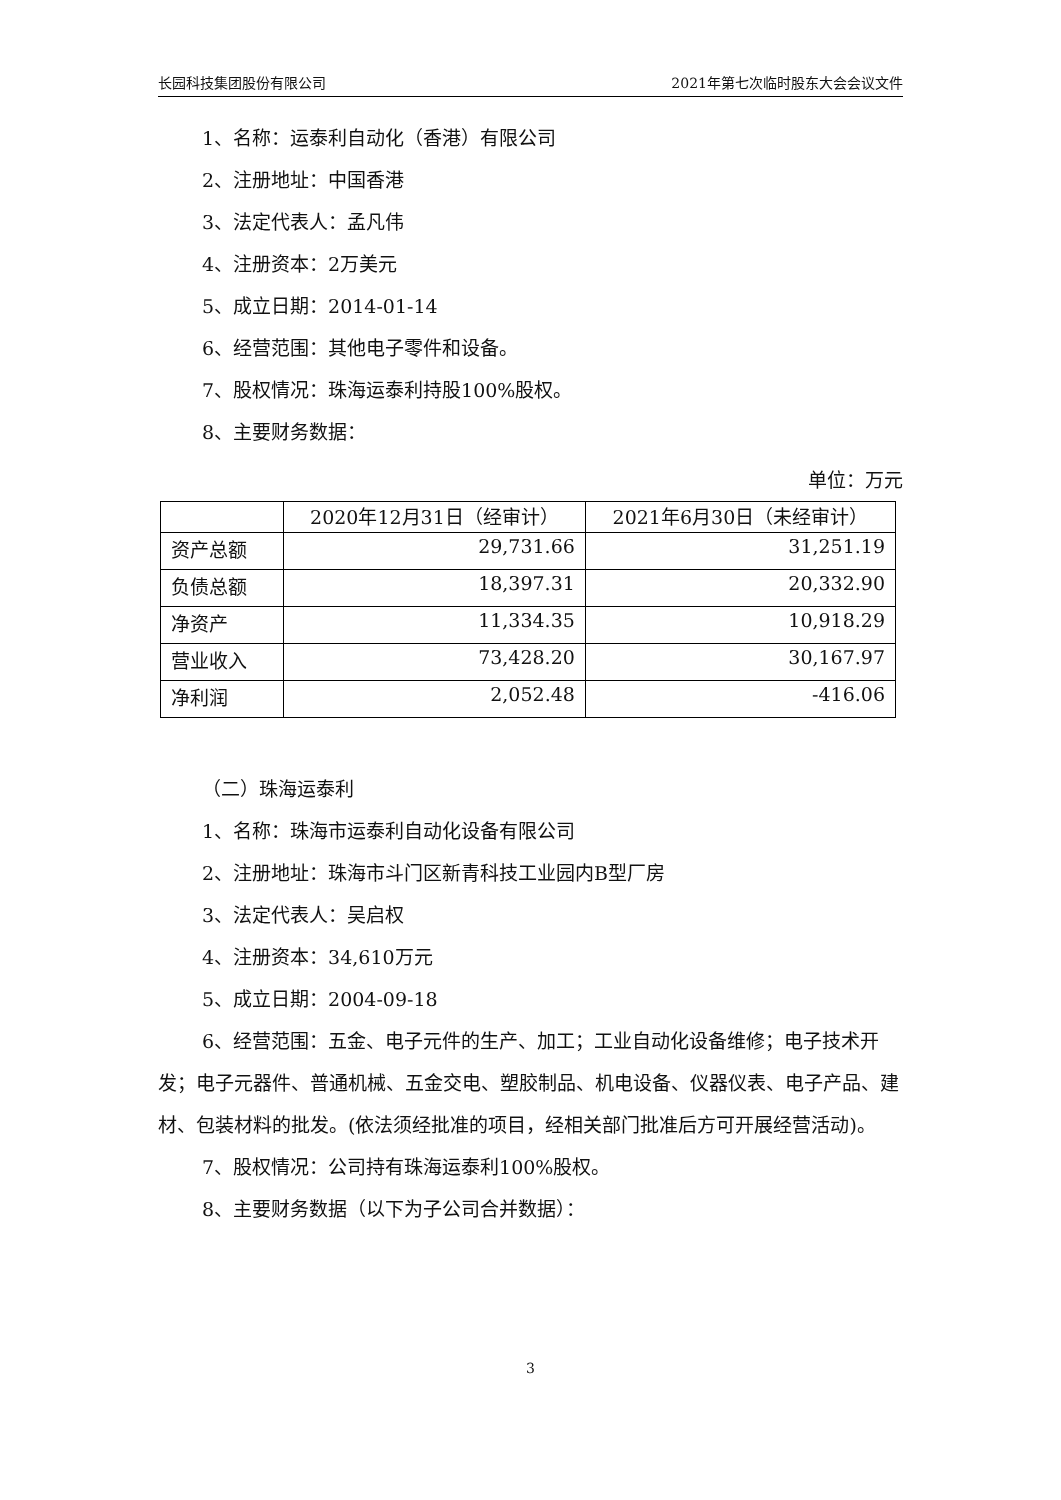长园科技集团股份有限公司 2021年第七次临时股东大会会议文件
1、名称：运泰利自动化（香港）有限公司
2、注册地址：中国香港
3、法定代表人：孟凡伟
4、注册资本：2万美元
5、成立日期：2014-01-14
6、经营范围：其他电子零件和设备。
7、股权情况：珠海运泰利持股100%股权。
8、主要财务数据：
单位：万元
| | 2020年12月31日（经审计） | 2021年6月30日（未经审计） |
| --- | --- | --- |
| 资产总额 | 29,731.66 | 31,251.19 |
| 负债总额 | 18,397.31 | 20,332.90 |
| 净资产 | 11,334.35 | 10,918.29 |
| 营业收入 | 73,428.20 | 30,167.97 |
| 净利润 | 2,052.48 | -416.06 |
（二）珠海运泰利
1、名称：珠海市运泰利自动化设备有限公司
2、注册地址：珠海市斗门区新青科技工业园内B型厂房
3、法定代表人：吴启权
4、注册资本：34,610万元
5、成立日期：2004-09-18
6、经营范围：五金、电子元件的生产、加工；工业自动化设备维修；电子技术开发；电子元器件、普通机械、五金交电、塑胶制品、机电设备、仪器仪表、电子产品、建材、包装材料的批发。(依法须经批准的项目，经相关部门批准后方可开展经营活动)。
7、股权情况：公司持有珠海运泰利100%股权。
8、主要财务数据（以下为子公司合并数据）：
3